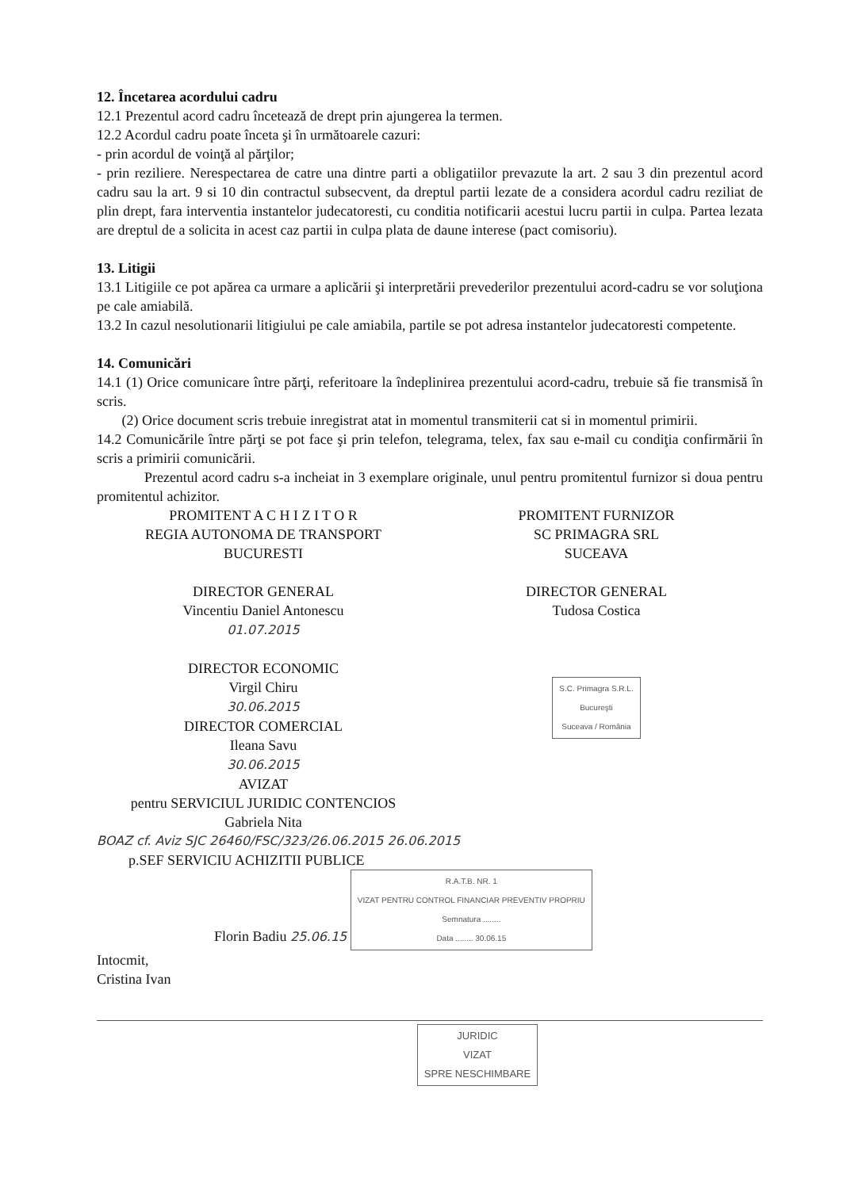12. Încetarea acordului cadru
12.1 Prezentul acord cadru încetează de drept prin ajungerea la termen.
12.2 Acordul cadru poate înceta şi în următoarele cazuri:
- prin acordul de voinţă al părţilor;
- prin reziliere. Nerespectarea de catre una dintre parti a obligatiilor prevazute la art. 2 sau 3 din prezentul acord cadru sau la art. 9 si 10 din contractul subsecvent, da dreptul partii lezate de a considera acordul cadru reziliat de plin drept, fara interventia instantelor judecatoresti, cu conditia notificarii acestui lucru partii in culpa. Partea lezata are dreptul de a solicita in acest caz partii in culpa plata de daune interese (pact comisoriu).
13. Litigii
13.1 Litigiile ce pot apărea ca urmare a aplicării şi interpretării prevederilor prezentului acord-cadru se vor soluţiona pe cale amiabilă.
13.2 In cazul nesolutionarii litigiului pe cale amiabila, partile se pot adresa instantelor judecatoresti competente.
14. Comunicări
14.1 (1) Orice comunicare între părţi, referitoare la îndeplinirea prezentului acord-cadru, trebuie să fie transmisă în scris.
(2) Orice document scris trebuie inregistrat atat in momentul transmiterii cat si in momentul primirii.
14.2 Comunicările între părţi se pot face şi prin telefon, telegrama, telex, fax sau e-mail cu condiţia confirmării în scris a primirii comunicării.
Prezentul acord cadru s-a incheiat in 3 exemplare originale, unul pentru promitentul furnizor si doua pentru promitentul achizitor.
PROMITENT A C H I Z I T O R
REGIA AUTONOMA DE TRANSPORT
BUCURESTI
DIRECTOR GENERAL
Vincentiu Daniel Antonescu
01.07.2015
DIRECTOR ECONOMIC
Virgil Chiru
30.06.2015
DIRECTOR COMERCIAL
Ileana Savu
30.06.2015
AVIZAT
pentru SERVICIUL JURIDIC CONTENCIOS
Gabriela Nita
PROMITENT FURNIZOR
SC PRIMAGRA SRL
SUCEAVA
DIRECTOR GENERAL
Tudosa Costica
S.C. Primagra S.R.L.
Bucureşti
Suceava / România
BOAZ cf. Aviz SJC 26460/FSC/323/26.06.2015 26.06.2015
p.SEF SERVICIU ACHIZITII PUBLICE
Florin Badiu 25.06.15 R.A.T.B. NR. 1
VIZAT PENTRU CONTROL FINANCIAR PREVENTIV PROPRIU
Semnatura ........
Data ........ 30.06.15
Intocmit,
Cristina Ivan
JURIDIC
VIZAT
SPRE NESCHIMBARE